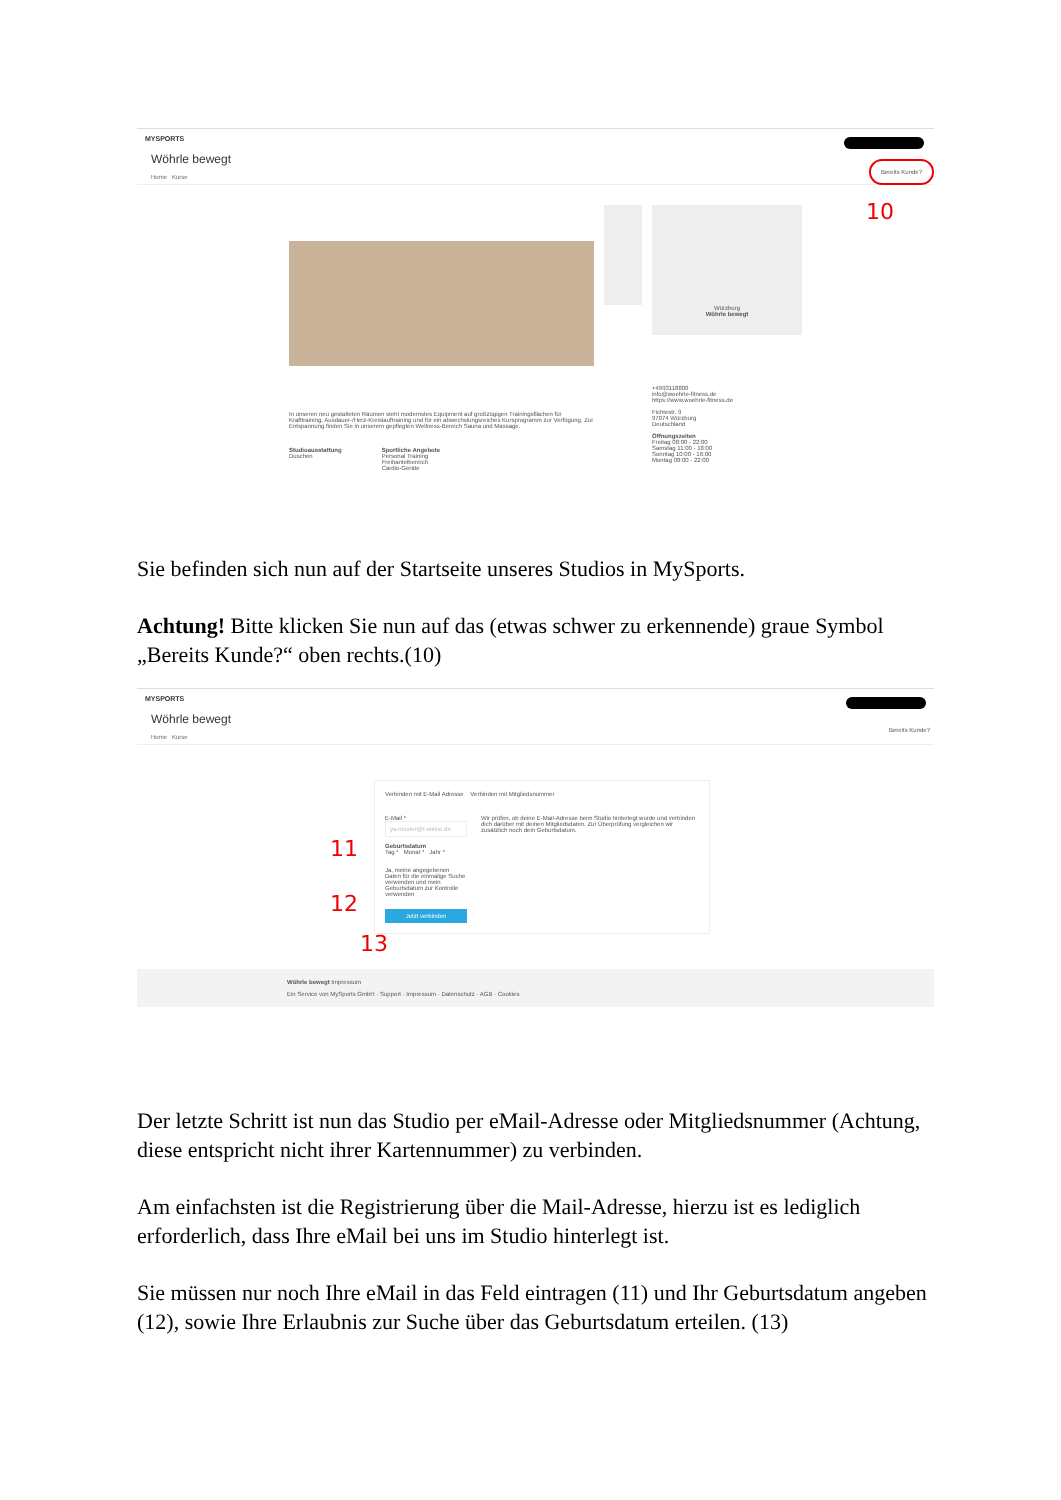MYSPORTS
Bereits Kunde?
10
Wöhrle bewegt
Home Kurse
In unseren neu gestalteten Räumen steht modernstes Equipment auf großzügigen Trainingsflächen für Krafttraining, Ausdauer-/Herz-Kreislauftraining und für ein abwechslungsreiches Kursprogramm zur Verfügung. Zur Entspannung finden Sie in unserem gepflegten Wellness-Bereich Sauna und Massage.
Studioausstattung
Duschen
Sportliche Angebote
Personal Training
Freihantelbereich
Cardio-Geräte
Würzburg
Wöhrle bewegt
+4993118800
info@woehrle-fitness.de
https://www.woehrle-fitness.de
Fichtestr. 9
97074 Würzburg
Deutschland
Öffnungszeiten
Freitag 08:00 - 22:00
Samstag 11:00 - 18:00
Sonntag 10:00 - 16:00
Montag 08:00 - 22:00
Sie befinden sich nun auf der Startseite unseres Studios in MySports.
Achtung! Bitte klicken Sie nun auf das (etwas schwer zu erkennende) graue Symbol „Bereits Kunde?“ oben rechts.(10)
MYSPORTS
Bereits Kunde?
Wöhrle bewegt
Home Kurse
Verbinden mit E-Mail Adresse Verbinden mit Mitgliedsnummer
E-Mail *
ya-muster@t-online.de
Geburtsdatum
Tag * Monat * Jahr *
Ja, meine angegebenen Daten für die einmalige Suche verwenden und mein Geburtsdatum zur Kontrolle verwenden
Jetzt verbinden
Wir prüfen, ob deine E-Mail-Adresse beim Studio hinterlegt wurde und verbinden dich darüber mit deinen Mitgliedsdaten. Zur Überprüfung vergleichen wir zusätzlich noch dein Geburtsdatum.
11
12
13
Wöhrle bewegt Impressum
Ein Service von MySports GmbH · Support · Impressum · Datenschutz · AGB · Cookies
Der letzte Schritt ist nun das Studio per eMail-Adresse oder Mitgliedsnummer (Achtung, diese entspricht nicht ihrer Kartennummer) zu verbinden.
Am einfachsten ist die Registrierung über die Mail-Adresse, hierzu ist es lediglich erforderlich, dass Ihre eMail bei uns im Studio hinterlegt ist.
Sie müssen nur noch Ihre eMail in das Feld eintragen (11) und Ihr Geburtsdatum angeben (12), sowie Ihre Erlaubnis zur Suche über das Geburtsdatum erteilen. (13)